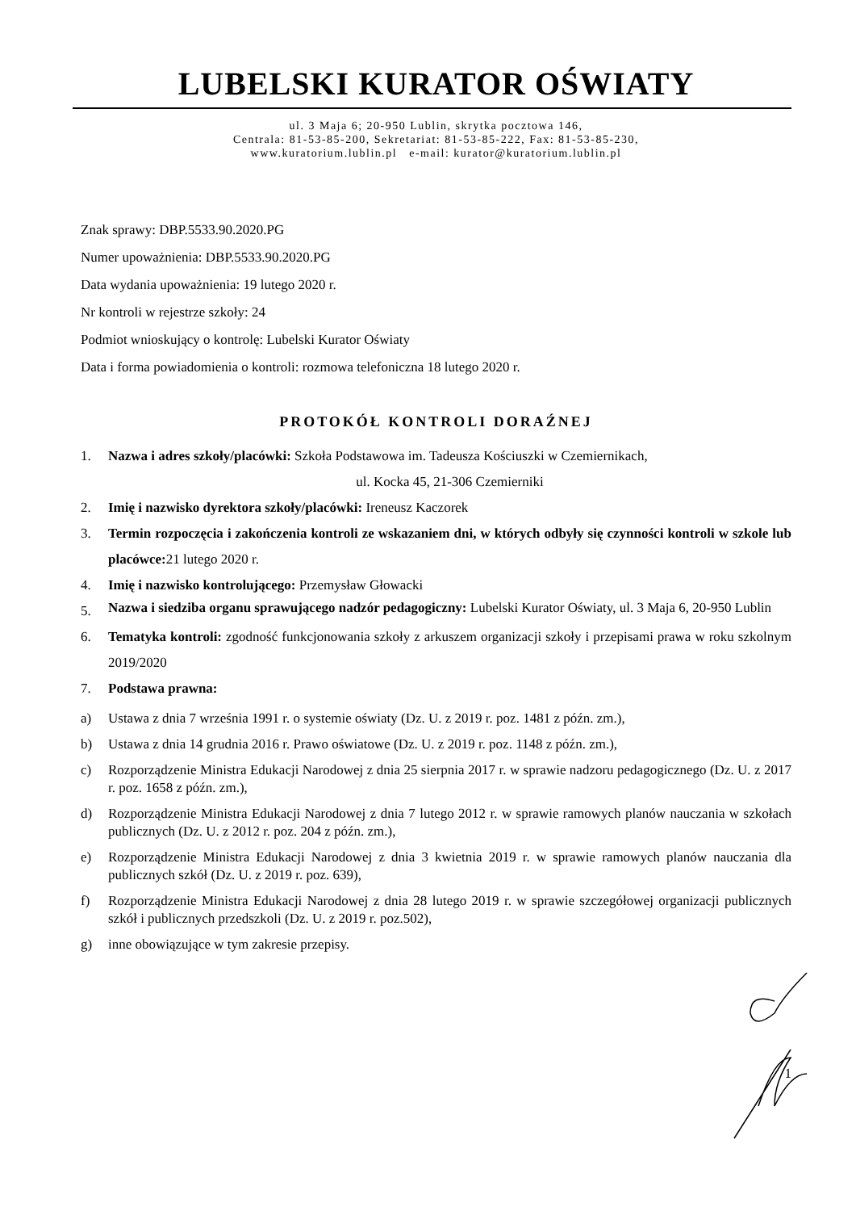LUBELSKI KURATOR OŚWIATY
ul. 3 Maja 6; 20-950 Lublin, skrytka pocztowa 146,
Centrala: 81-53-85-200, Sekretariat: 81-53-85-222, Fax: 81-53-85-230,
www.kuratorium.lublin.pl e-mail: kurator@kuratorium.lublin.pl
Znak sprawy: DBP.5533.90.2020.PG
Numer upoważnienia: DBP.5533.90.2020.PG
Data wydania upoważnienia: 19 lutego 2020 r.
Nr kontroli w rejestrze szkoły: 24
Podmiot wnioskujący o kontrolę: Lubelski Kurator Oświaty
Data i forma powiadomienia o kontroli: rozmowa telefoniczna 18 lutego 2020 r.
PROTOKÓŁ KONTROLI DORAŹNEJ
1. Nazwa i adres szkoły/placówki: Szkoła Podstawowa im. Tadeusza Kościuszki w Czemiernikach,
ul. Kocka 45, 21-306 Czemierniki
2. Imię i nazwisko dyrektora szkoły/placówki: Ireneusz Kaczorek
3. Termin rozpoczęcia i zakończenia kontroli ze wskazaniem dni, w których odbyły się czynności kontroli w szkole lub placówce: 21 lutego 2020 r.
4. Imię i nazwisko kontrolującego: Przemysław Głowacki
5.
Nazwa i siedziba organu sprawującego nadzór pedagogiczny: Lubelski Kurator Oświaty, ul. 3 Maja 6, 20-950 Lublin
6. Tematyka kontroli: zgodność funkcjonowania szkoły z arkuszem organizacji szkoły i przepisami prawa w roku szkolnym 2019/2020
7. Podstawa prawna:
a) Ustawa z dnia 7 września 1991 r. o systemie oświaty (Dz. U. z 2019 r. poz. 1481 z późn. zm.),
b) Ustawa z dnia 14 grudnia 2016 r. Prawo oświatowe (Dz. U. z 2019 r. poz. 1148 z późn. zm.),
c) Rozporządzenie Ministra Edukacji Narodowej z dnia 25 sierpnia 2017 r. w sprawie nadzoru pedagogicznego (Dz. U. z 2017 r. poz. 1658 z późn. zm.),
d) Rozporządzenie Ministra Edukacji Narodowej z dnia 7 lutego 2012 r. w sprawie ramowych planów nauczania w szkołach publicznych (Dz. U. z 2012 r. poz. 204 z późn. zm.),
e) Rozporządzenie Ministra Edukacji Narodowej z dnia 3 kwietnia 2019 r. w sprawie ramowych planów nauczania dla publicznych szkół (Dz. U. z 2019 r. poz. 639),
f) Rozporządzenie Ministra Edukacji Narodowej z dnia 28 lutego 2019 r. w sprawie szczegółowej organizacji publicznych szkół i publicznych przedszkoli (Dz. U. z 2019 r. poz.502),
g) inne obowiązujące w tym zakresie przepisy.
1